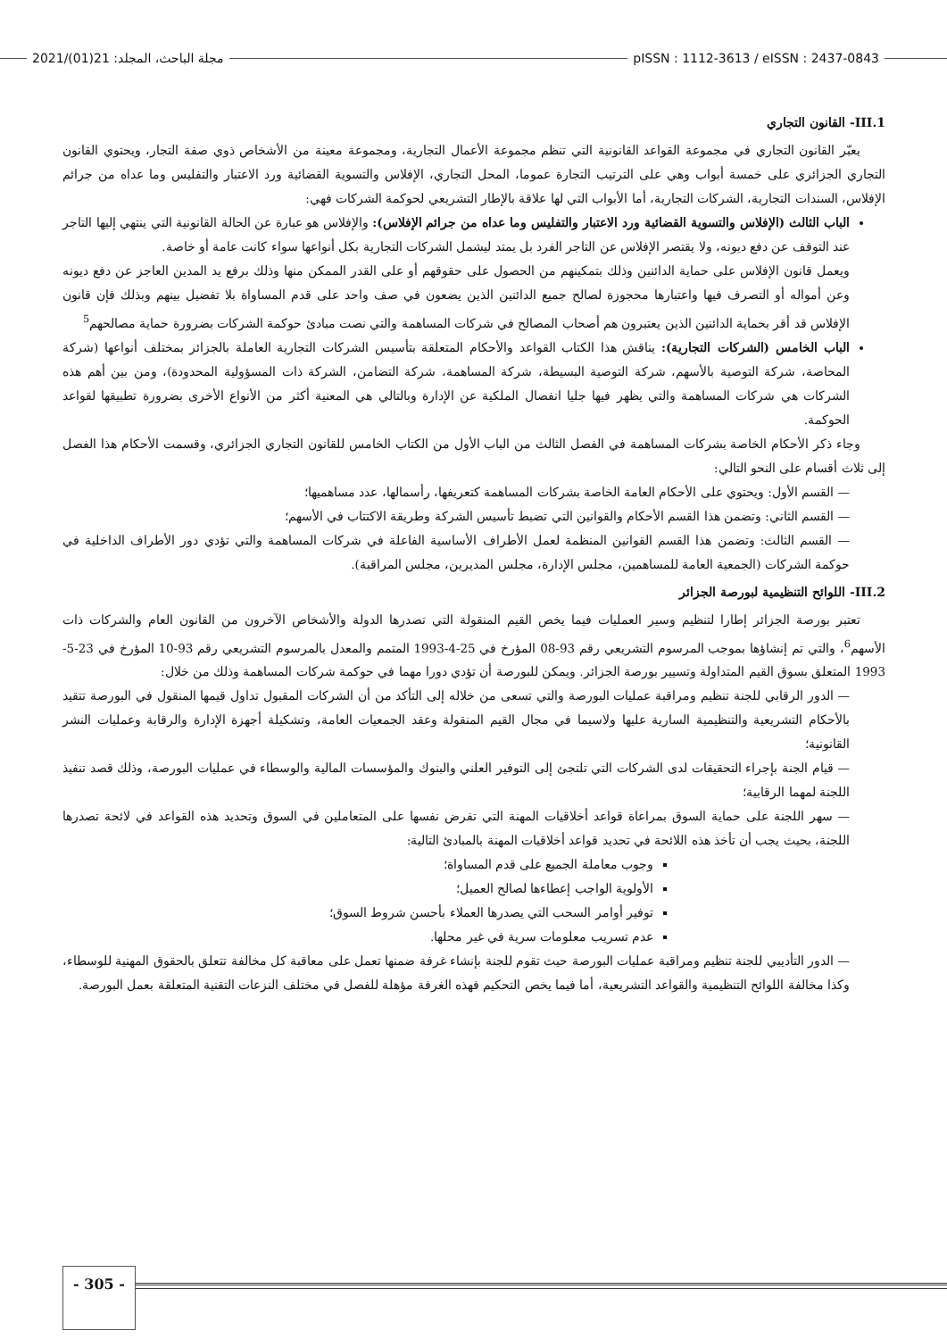2021/(01)21 :مجلة الباحث، المجلد
pISSN : 1112-3613 / eISSN : 2437-0843
III.1- القانون التجاري
يعبّر القانون التجاري في مجموعة القواعد القانونية التي تنظم مجموعة الأعمال التجارية، ومجموعة معينة من الأشخاص ذوي صفة التجار، ويحتوي القانون التجاري الجزائري على خمسة أبواب وهي على الترتيب التجارة عموما، المحل التجاري، الإفلاس والتسوية القضائية ورد الاعتبار والتفليس وما عداه من جرائم الإفلاس، السندات التجارية، الشركات التجارية، أما الأبواب التي لها علاقة بالإطار التشريعي لحوكمة الشركات فهي:
الباب الثالث (الإفلاس والتسوية القضائية ورد الاعتبار والتفليس وما عداه من جرائم الإفلاس): والإفلاس هو عبارة عن الحالة القانونية التي ينتهي إليها التاجر عند التوقف عن دفع ديونه، ولا يقتصر الإفلاس عن التاجر الفرد بل يمتد ليشمل الشركات التجارية بكل أنواعها سواء كانت عامة أو خاصة.
ويعمل قانون الإفلاس على حماية الدائنين وذلك بتمكينهم من الحصول على حقوقهم أو على القدر الممكن منها وذلك برفع يد المدين العاجز عن دفع ديونه وعن أمواله أو التصرف فيها واعتبارها محجوزة لصالح جميع الدائنين الذين يضعون في صف واحد على قدم المساواة بلا تفضيل بينهم وبذلك فإن قانون الإفلاس قد أقر بحماية الدائنين الذين يعتبرون هم أصحاب المصالح في شركات المساهمة والتي نصت مبادئ حوكمة الشركات بضرورة حماية مصالحهم<sup>5</sup>
الباب الخامس (الشركات التجارية): يناقش هذا الكتاب القواعد والأحكام المتعلقة بتأسيس الشركات التجارية العاملة بالجزائر بمختلف أنواعها (شركة المحاصة، شركة التوصية بالأسهم، شركة التوصية البسيطة، شركة المساهمة، شركة التضامن، الشركة ذات المسؤولية المحدودة)، ومن بين أهم هذه الشركات هي شركات المساهمة والتي يظهر فيها جليا انفصال الملكية عن الإدارة وبالتالي هي المعنية أكثر من الأنواع الأخرى بضرورة تطبيقها لقواعد الحوكمة.
وجاء ذكر الأحكام الخاصة بشركات المساهمة في الفصل الثالث من الباب الأول من الكتاب الخامس للقانون التجاري الجزائري، وقسمت الأحكام هذا الفصل إلى ثلاث أقسام على النحو التالي:
— القسم الأول: ويحتوي على الأحكام العامة الخاصة بشركات المساهمة كتعريفها، رأسمالها، عدد مساهميها؛
— القسم الثاني: وتضمن هذا القسم الأحكام والقوانين التي تضبط تأسيس الشركة وطريقة الاكتتاب في الأسهم؛
— القسم الثالث: وتضمن هذا القسم القوانين المنظمة لعمل الأطراف الأساسية الفاعلة في شركات المساهمة والتي تؤدي دور الأطراف الداخلية في حوكمة الشركات (الجمعية العامة للمساهمين، مجلس الإدارة، مجلس المديرين، مجلس المراقبة).
III.2- اللوائح التنظيمية لبورصة الجزائر
تعتبر بورصة الجزائر إطارا لتنظيم وسير العمليات فيما يخص القيم المنقولة التي تصدرها الدولة والأشخاص الآخرون من القانون العام والشركات ذات الأسهم<sup>6</sup>، والتي تم إنشاؤها بموجب المرسوم التشريعي رقم 93-08 المؤرخ في 25-4-1993 المتمم والمعدل بالمرسوم التشريعي رقم 93-10 المؤرخ في 23-5-1993 المتعلق بسوق القيم المتداولة وتسيير بورصة الجزائر. ويمكن للبورصة أن تؤدي دورا مهما في حوكمة شركات المساهمة وذلك من خلال:
— الدور الرقابي للجنة تنظيم ومراقبة عمليات البورصة والتي تسعى من خلاله إلى التأكد من أن الشركات المقبول تداول قيمها المنقول في البورصة تتقيد بالأحكام التشريعية والتنظيمية السارية عليها ولاسيما في مجال القيم المنقولة وعقد الجمعيات العامة، وتشكيلة أجهزة الإدارة والرقابة وعمليات النشر القانونية؛
— قيام الجنة بإجراء التحقيقات لدى الشركات التي تلتجئ إلى التوفير العلني والبنوك والمؤسسات المالية والوسطاء في عمليات البورصة، وذلك قصد تنفيذ اللجنة لمهما الرقابية؛
— سهر اللجنة على حماية السوق بمراعاة قواعد أخلاقيات المهنة التي تفرض نفسها على المتعاملين في السوق وتحديد هذه القواعد في لائحة تصدرها اللجنة، بحيث يجب أن تأخذ هذه اللائحة في تحديد قواعد أخلاقيات المهنة بالمبادئ التالية:
وجوب معاملة الجميع على قدم المساواة؛
الأولوية الواجب إعطاءها لصالح العميل؛
توفير أوامر السحب التي يصدرها العملاء بأحسن شروط السوق؛
عدم تسريب معلومات سرية في غير محلها.
— الدور التأديبي للجنة تنظيم ومراقبة عمليات البورصة حيث تقوم للجنة بإنشاء غرفة ضمنها تعمل على معاقبة كل مخالفة تتعلق بالحقوق المهنية للوسطاء، وكذا مخالفة اللوائح التنظيمية والقواعد التشريعية، أما فيما يخص التحكيم فهذه الغرفة مؤهلة للفصل في مختلف النزعات التقنية المتعلقة بعمل البورصة.
- 305 -